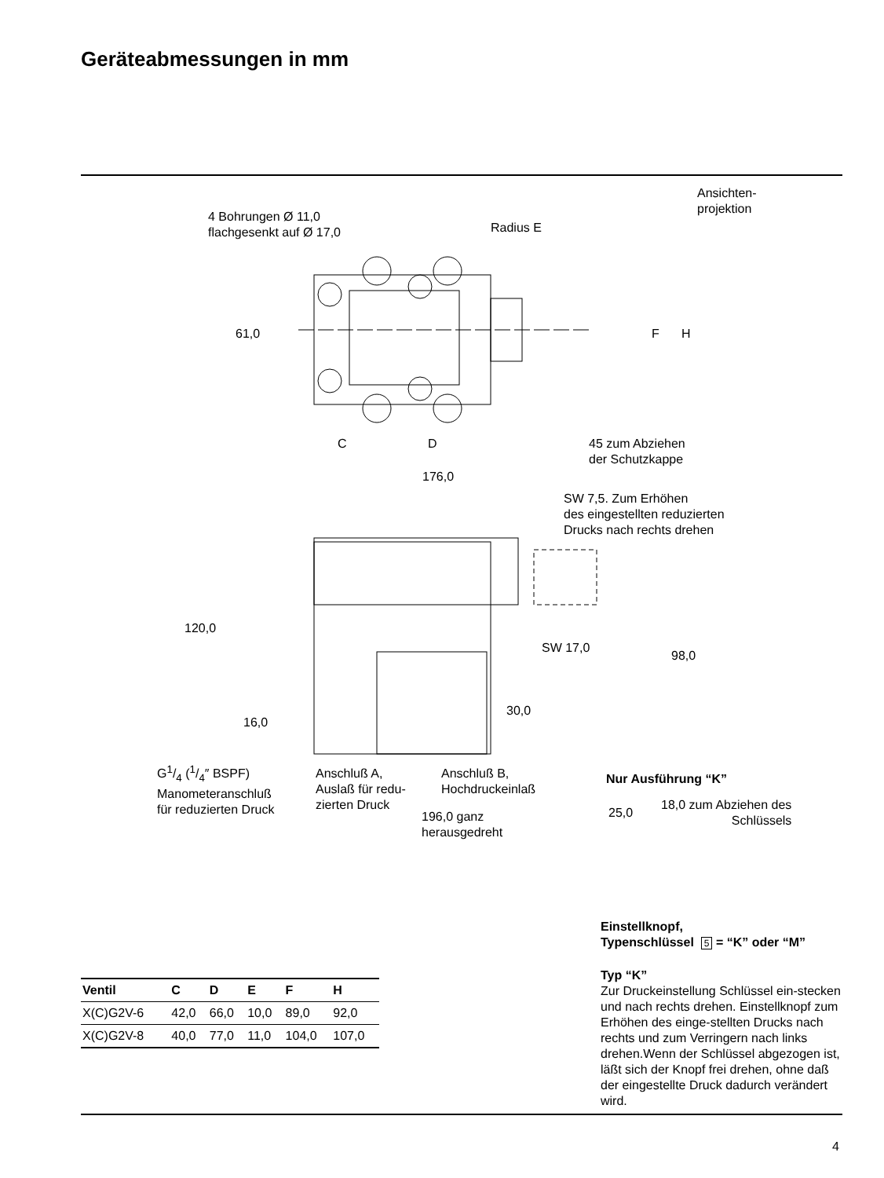Geräteabmessungen in mm
Ansichten-
projektion
4 Bohrungen Ø 11,0
flachgesenkt auf Ø 17,0
Radius E
61,0 F H
C D
45 zum Abziehen
der Schutzkappe
176,0
SW 7,5. Zum Erhöhen
des eingestellten reduzierten
Drucks nach rechts drehen
120,0
SW 17,0
98,0
30,0
16,0
G1/4 (1/4″ BSPF)
Manometeranschluß
für reduzierten Druck
Anschluß A,
Auslaß für redu-
zierten Druck
Anschluß B,
Hochdruckeinlaß
Nur Ausführung “K”
196,0 ganz
herausgedreht
25,0
18,0 zum Abziehen des
Schlüssels
Einstellknopf,
Typenschlüssel 5 = “K” oder “M”
| Ventil | C | D | E | F | H |
| --- | --- | --- | --- | --- | --- |
| X(C)G2V-6 | 42,0 | 66,0 | 10,0 | 89,0 | 92,0 |
| X(C)G2V-8 | 40,0 | 77,0 | 11,0 | 104,0 | 107,0 |
Typ “K”
Zur Druckeinstellung Schlüssel ein-stecken und nach rechts drehen. Einstellknopf zum Erhöhen des einge-stellten Drucks nach rechts und zum Verringern nach links drehen.Wenn der Schlüssel abgezogen ist, läßt sich der Knopf frei drehen, ohne daß der eingestellte Druck dadurch verändert wird.
4